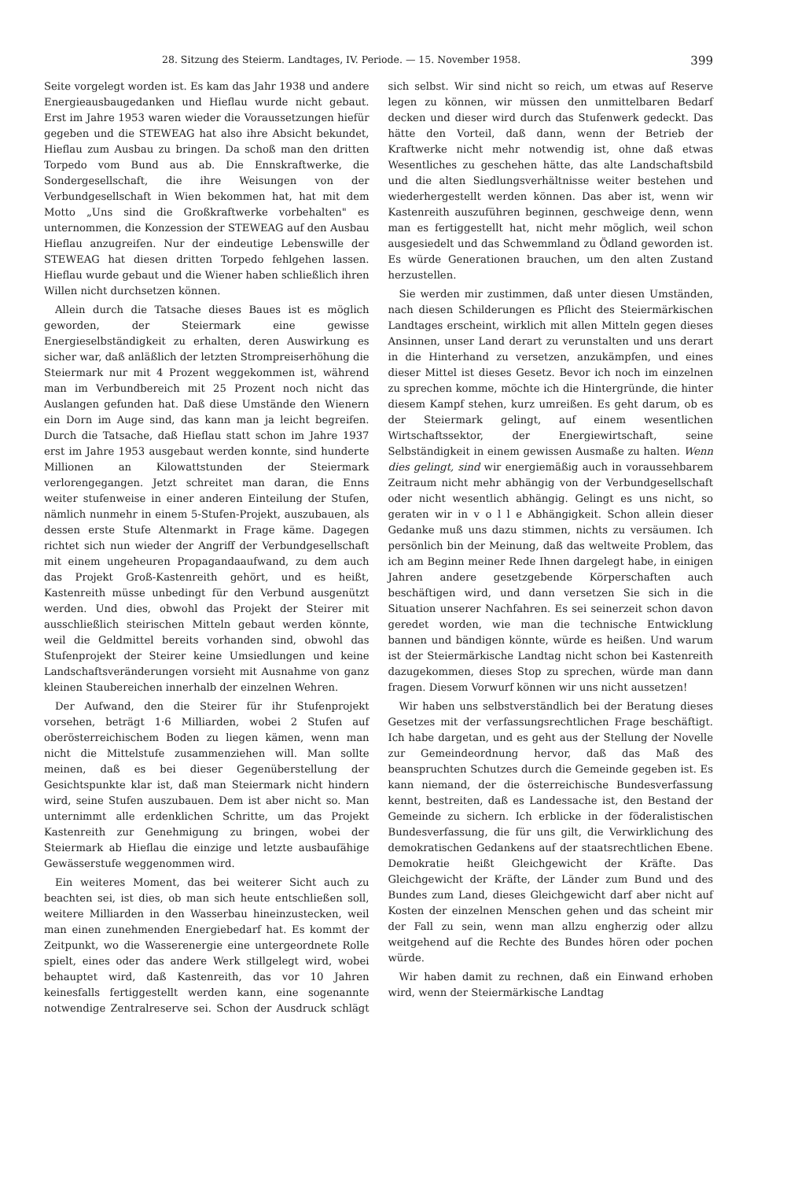28. Sitzung des Steierm. Landtages, IV. Periode. — 15. November 1958. 399
Seite vorgelegt worden ist. Es kam das Jahr 1938 und andere Energieausbaugedanken und Hieflau wurde nicht gebaut. Erst im Jahre 1953 waren wieder die Voraussetzungen hiefür gegeben und die STEWEAG hat also ihre Absicht bekundet, Hieflau zum Ausbau zu bringen. Da schoß man den dritten Torpedo vom Bund aus ab. Die Ennskraftwerke, die Sondergesellschaft, die ihre Weisungen von der Verbundgesellschaft in Wien bekommen hat, hat mit dem Motto „Uns sind die Großkraftwerke vorbehalten" es unternommen, die Konzession der STEWEAG auf den Ausbau Hieflau anzugreifen. Nur der eindeutige Lebenswille der STEWEAG hat diesen dritten Torpedo fehlgehen lassen. Hieflau wurde gebaut und die Wiener haben schließlich ihren Willen nicht durchsetzen können.
Allein durch die Tatsache dieses Baues ist es möglich geworden, der Steiermark eine gewisse Energieselbständigkeit zu erhalten, deren Auswirkung es sicher war, daß anläßlich der letzten Strompreiserhöhung die Steiermark nur mit 4 Prozent weggekommen ist, während man im Verbundbereich mit 25 Prozent noch nicht das Auslangen gefunden hat. Daß diese Umstände den Wienern ein Dorn im Auge sind, das kann man ja leicht begreifen. Durch die Tatsache, daß Hieflau statt schon im Jahre 1937 erst im Jahre 1953 ausgebaut werden konnte, sind hunderte Millionen an Kilowattstunden der Steiermark verlorengegangen. Jetzt schreitet man daran, die Enns weiter stufenweise in einer anderen Einteilung der Stufen, nämlich nunmehr in einem 5-Stufen-Projekt, auszubauen, als dessen erste Stufe Altenmarkt in Frage käme. Dagegen richtet sich nun wieder der Angriff der Verbundgesellschaft mit einem ungeheuren Propagandaaufwand, zu dem auch das Projekt Groß-Kastenreith gehört, und es heißt, Kastenreith müsse unbedingt für den Verbund ausgenützt werden. Und dies, obwohl das Projekt der Steirer mit ausschließlich steirischen Mitteln gebaut werden könnte, weil die Geldmittel bereits vorhanden sind, obwohl das Stufenprojekt der Steirer keine Umsiedlungen und keine Landschaftsveränderungen vorsieht mit Ausnahme von ganz kleinen Staubereichen innerhalb der einzelnen Wehren.
Der Aufwand, den die Steirer für ihr Stufenprojekt vorsehen, beträgt 1·6 Milliarden, wobei 2 Stufen auf oberösterreichischem Boden zu liegen kämen, wenn man nicht die Mittelstufe zusammenziehen will. Man sollte meinen, daß es bei dieser Gegenüberstellung der Gesichtspunkte klar ist, daß man Steiermark nicht hindern wird, seine Stufen auszubauen. Dem ist aber nicht so. Man unternimmt alle erdenklichen Schritte, um das Projekt Kastenreith zur Genehmigung zu bringen, wobei der Steiermark ab Hieflau die einzige und letzte ausbaufähige Gewässerstufe weggenommen wird.
Ein weiteres Moment, das bei weiterer Sicht auch zu beachten sei, ist dies, ob man sich heute entschließen soll, weitere Milliarden in den Wasserbau hineinzustecken, weil man einen zunehmenden Energiebedarf hat. Es kommt der Zeitpunkt, wo die Wasserenergie eine untergeordnete Rolle spielt, eines oder das andere Werk stillgelegt wird, wobei behauptet wird, daß Kastenreith, das vor 10 Jahren keinesfalls fertiggestellt werden kann, eine sogenannte notwendige Zentralreserve sei. Schon der Ausdruck schlägt sich selbst. Wir sind nicht so reich, um etwas auf Reserve legen zu können, wir müssen den unmittelbaren Bedarf decken und dieser wird durch das Stufenwerk gedeckt. Das hätte den Vorteil, daß dann, wenn der Betrieb der Kraftwerke nicht mehr notwendig ist, ohne daß etwas Wesentliches zu geschehen hätte, das alte Landschaftsbild und die alten Siedlungsverhältnisse weiter bestehen und wiederhergestellt werden können. Das aber ist, wenn wir Kastenreith auszuführen beginnen, geschweige denn, wenn man es fertiggestellt hat, nicht mehr möglich, weil schon ausgesiedelt und das Schwemmland zu Ödland geworden ist. Es würde Generationen brauchen, um den alten Zustand herzustellen.
Sie werden mir zustimmen, daß unter diesen Umständen, nach diesen Schilderungen es Pflicht des Steiermärkischen Landtages erscheint, wirklich mit allen Mitteln gegen dieses Ansinnen, unser Land derart zu verunstalten und uns derart in die Hinterhand zu versetzen, anzukämpfen, und eines dieser Mittel ist dieses Gesetz. Bevor ich noch im einzelnen zu sprechen komme, möchte ich die Hintergründe, die hinter diesem Kampf stehen, kurz umreißen. Es geht darum, ob es der Steiermark gelingt, auf einem wesentlichen Wirtschaftssektor, der Energiewirtschaft, seine Selbständigkeit in einem gewissen Ausmaße zu halten. Wenn dies gelingt, sind wir energiemäßig auch in voraussehbarem Zeitraum nicht mehr abhängig von der Verbundgesellschaft oder nicht wesentlich abhängig. Gelingt es uns nicht, so geraten wir in v o l l e Abhängigkeit. Schon allein dieser Gedanke muß uns dazu stimmen, nichts zu versäumen. Ich persönlich bin der Meinung, daß das weltweite Problem, das ich am Beginn meiner Rede Ihnen dargelegt habe, in einigen Jahren andere gesetzgebende Körperschaften auch beschäftigen wird, und dann versetzen Sie sich in die Situation unserer Nachfahren. Es sei seinerzeit schon davon geredet worden, wie man die technische Entwicklung bannen und bändigen könnte, würde es heißen. Und warum ist der Steiermärkische Landtag nicht schon bei Kastenreith dazugekommen, dieses Stop zu sprechen, würde man dann fragen. Diesem Vorwurf können wir uns nicht aussetzen!
Wir haben uns selbstverständlich bei der Beratung dieses Gesetzes mit der verfassungsrechtlichen Frage beschäftigt. Ich habe dargetan, und es geht aus der Stellung der Novelle zur Gemeindeordnung hervor, daß das Maß des beanspruchten Schutzes durch die Gemeinde gegeben ist. Es kann niemand, der die österreichische Bundesverfassung kennt, bestreiten, daß es Landessache ist, den Bestand der Gemeinde zu sichern. Ich erblicke in der föderalistischen Bundesverfassung, die für uns gilt, die Verwirklichung des demokratischen Gedankens auf der staatsrechtlichen Ebene. Demokratie heißt Gleichgewicht der Kräfte. Das Gleichgewicht der Kräfte, der Länder zum Bund und des Bundes zum Land, dieses Gleichgewicht darf aber nicht auf Kosten der einzelnen Menschen gehen und das scheint mir der Fall zu sein, wenn man allzu engherzig oder allzu weitgehend auf die Rechte des Bundes hören oder pochen würde.
Wir haben damit zu rechnen, daß ein Einwand erhoben wird, wenn der Steiermärkische Landtag